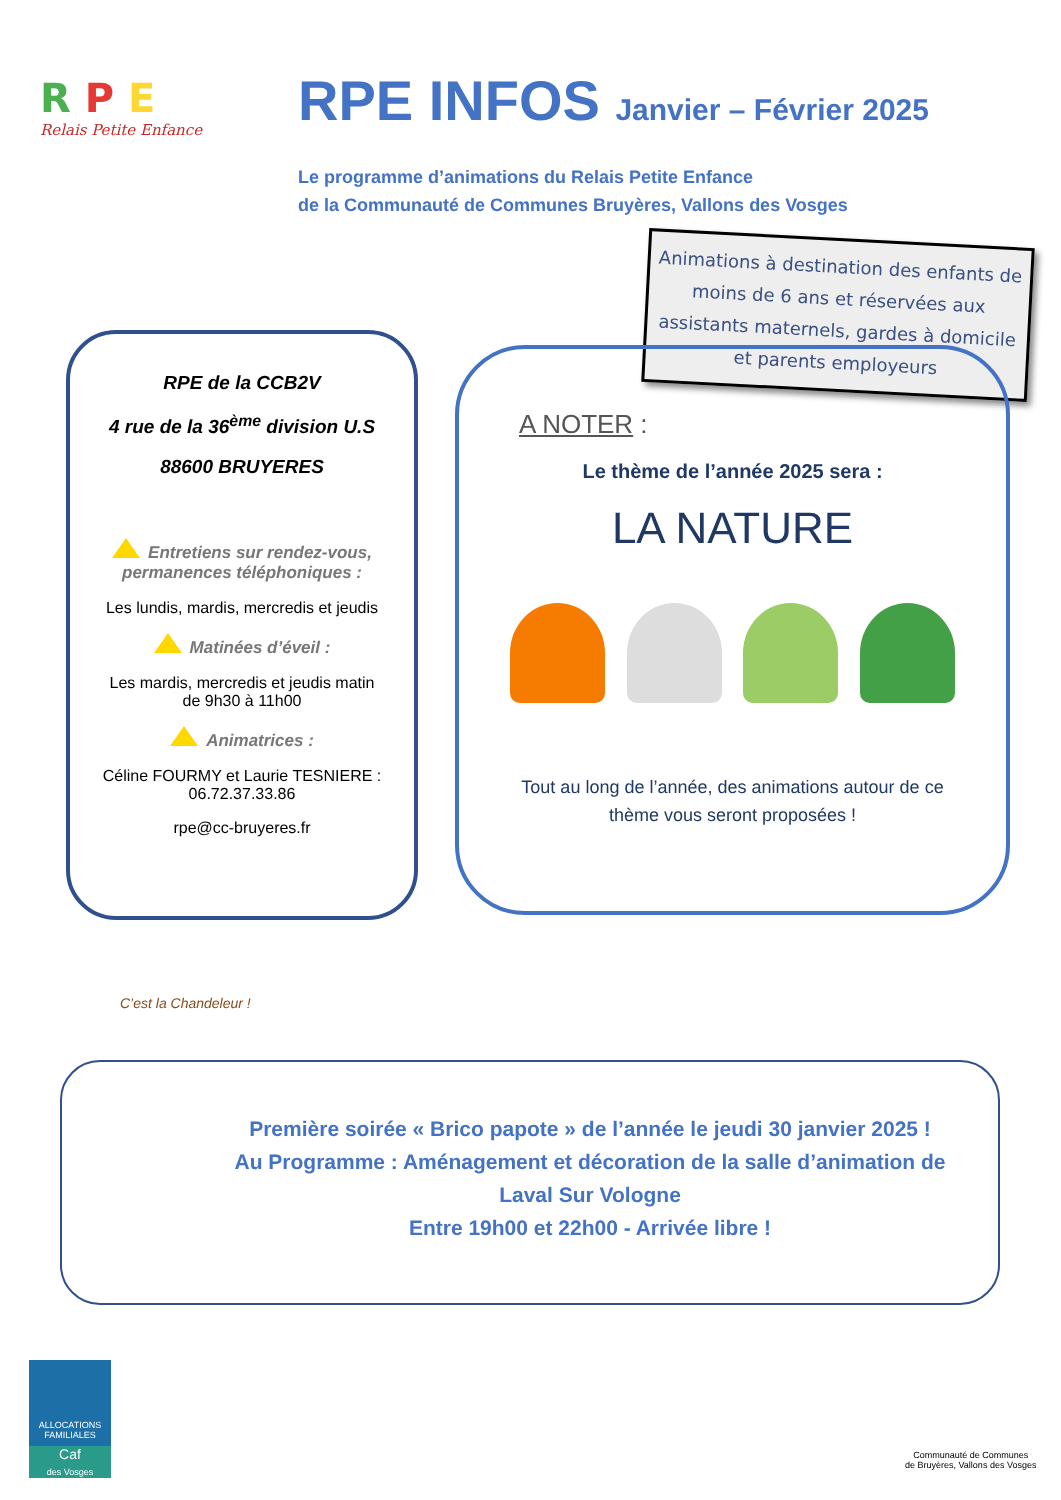R P E
Relais Petite Enfance
RPE INFOS Janvier – Février 2025
Le programme d’animations du Relais Petite Enfance
de la Communauté de Communes Bruyères, Vallons des Vosges
Animations à destination des enfants de moins de 6 ans et réservées aux assistants maternels, gardes à domicile et parents employeurs
RPE de la CCB2V
4 rue de la 36<sup>ème</sup> division U.S
88600 BRUYERES
Entretiens sur rendez-vous, permanences téléphoniques :
Les lundis, mardis, mercredis et jeudis
Matinées d’éveil :
Les mardis, mercredis et jeudis matin
de 9h30 à 11h00
Animatrices :
Céline FOURMY et Laurie TESNIERE :
06.72.37.33.86
rpe@cc-bruyeres.fr
A NOTER :
Le thème de l’année 2025 sera :
LA NATURE
Tout au long de l’année, des animations autour de ce thème vous seront proposées !
C’est la Chandeleur !
Première soirée « Brico papote » de l’année le jeudi 30 janvier 2025 !
Au Programme : Aménagement et décoration de la salle d’animation de Laval Sur Vologne
Entre 19h00 et 22h00 - Arrivée libre !
ALLOCATIONS FAMILIALES
Caf
des Vosges
Communauté de Communes
de Bruyères, Vallons des Vosges